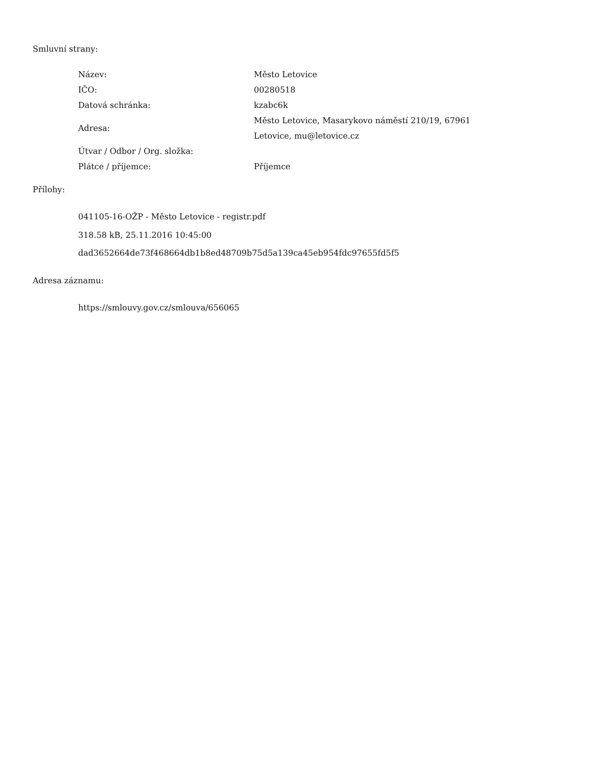Smluvní strany:
| Název: | Město Letovice |
| IČO: | 00280518 |
| Datová schránka: | kzabc6k |
| Adresa: | Město Letovice, Masarykovo náměstí 210/19, 67961 Letovice, mu@letovice.cz |
| Útvar / Odbor / Org. složka: | |
| Plátce / příjemce: | Příjemce |
Přílohy:
041105-16-OŽP - Město Letovice - registr.pdf
318.58 kB, 25.11.2016 10:45:00
dad3652664de73f468664db1b8ed48709b75d5a139ca45eb954fdc97655fd5f5
Adresa záznamu:
https://smlouvy.gov.cz/smlouva/656065